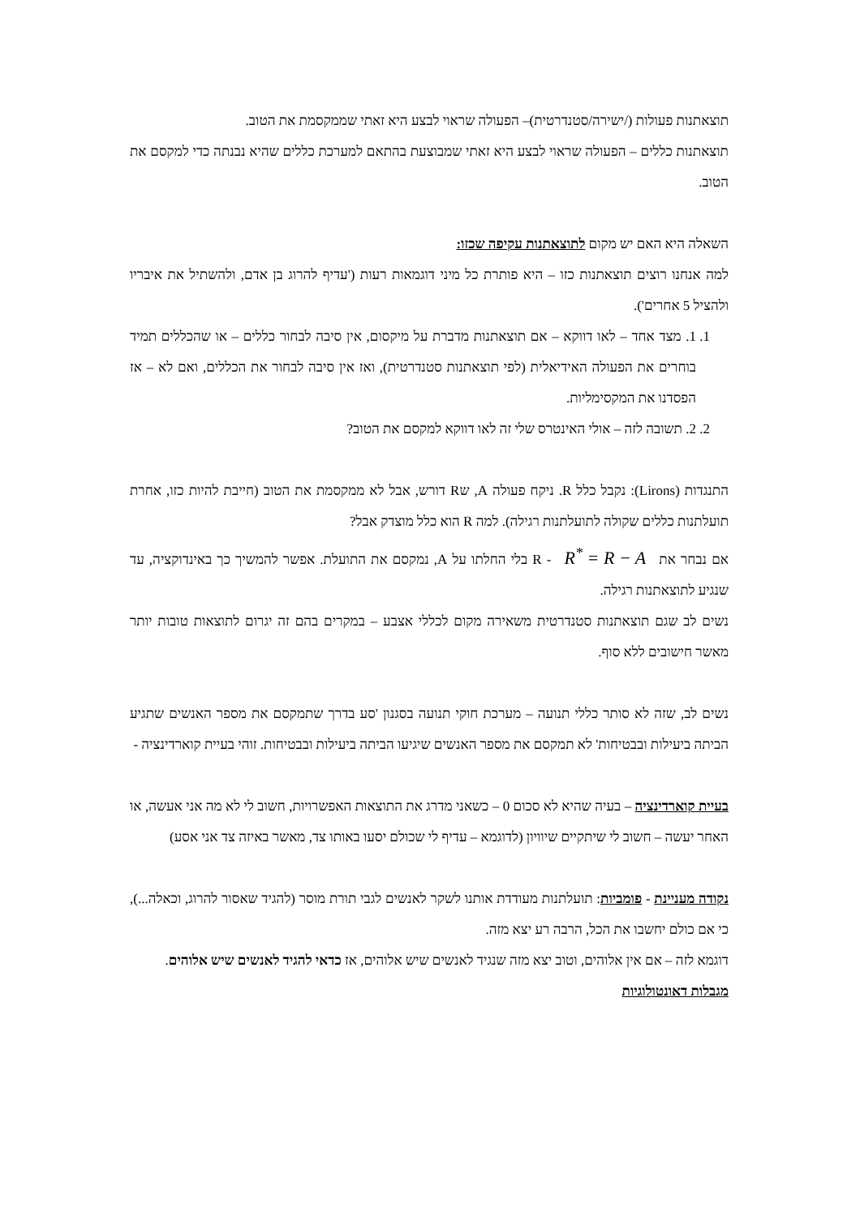תוצאתנות פעולות (/ישירה/סטנדרטית)– הפעולה שראוי לבצע היא זאתי שממקסמת את הטוב.
תוצאתנות כללים – הפעולה שראוי לבצע היא זאתי שמבוצעת בהתאם למערכת כללים שהיא נבנתה כדי למקסם את הטוב.
השאלה היא האם יש מקום לתוצאתנות עקיפה שכזו:
למה אנחנו רוצים תוצאתנות כזו – היא פותרת כל מיני דוגמאות רעות ('עדיף להרוג בן אדם, ולהשתיל את איבריו ולהציל 5 אחרים').
1. 1. מצד אחד – לאו דווקא – אם תוצאתנות מדברת על מיקסום, אין סיבה לבחור כללים – או שהכללים תמיד בוחרים את הפעולה האידיאלית (לפי תוצאתנות סטנדרטית), ואז אין סיבה לבחור את הכללים, ואם לא – אז הפסדנו את המקסימליות.
2. 2. תשובה לזה – אולי האינטרס שלי זה לאו דווקא למקסם את הטוב?
התנגדות (Lirons): נקבל כלל R. ניקח פעולה A, שR דורש, אבל לא ממקסמת את הטוב (חייבת להיות כזו, אחרת תועלתנות כללים שקולה לתועלתנות רגילה). למה R הוא כלל מוצדק אבל?
אם נבחר את R<sup>*</sup> = R − A - R בלי החלתו על A, נמקסם את התועלת. אפשר להמשיך כך באינדוקציה, עד שנגיע לתוצאתנות רגילה.
נשים לב שגם תוצאתנות סטנדרטית משאירה מקום לכללי אצבע – במקרים בהם זה יגרום לתוצאות טובות יותר מאשר חישובים ללא סוף.
נשים לב, שזה לא סותר כללי תנועה – מערכת חוקי תנועה בסגנון 'סע בדרך שתמקסם את מספר האנשים שתגיע הביתה ביעילות ובבטיחות' לא תמקסם את מספר האנשים שיגיעו הביתה ביעילות ובבטיחות. זוהי בעיית קוארדינציה -
בעיית קוארדינציה – בעיה שהיא לא סכום 0 – כשאני מדרג את התוצאות האפשרויות, חשוב לי לא מה אני אעשה, או האחר יעשה – חשוב לי שיתקיים שיוויון (לדוגמא – עדיף לי שכולם יסעו באותו צד, מאשר באיזה צד אני אסע)
נקודה מעניינת - פומביות: תועלתנות מעודדת אותנו לשקר לאנשים לגבי תורת מוסר (להגיד שאסור להרוג, וכאלה...), כי אם כולם יחשבו את הכל, הרבה רע יצא מזה.
דוגמא לזה – אם אין אלוהים, וטוב יצא מזה שנגיד לאנשים שיש אלוהים, אז כדאי להגיד לאנשים שיש אלוהים.
מגבלות דאונטולוגיות